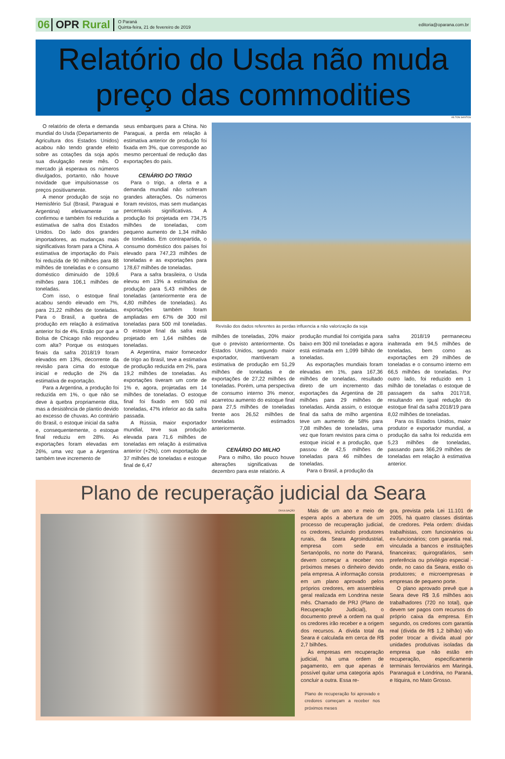06 OPR Rural O Paraná
Quinta-feira, 21 de fevereiro de 2019 editoria@oparana.com.br
Relatório do Usda não muda
preço das commodities
AÍLTON SANTOS
O relatório de oferta e demanda mundial do Usda (Departamento de Agricultura dos Estados Unidos) acabou não tendo grande efeito sobre as cotações da soja após sua divulgação neste mês. O mercado já esperava os números divulgados, portanto, não houve novidade que impulsionasse os preços positivamente.
A menor produção de soja no Hemisfério Sul (Brasil, Paraguai e Argentina) efetivamente se confirmou e também foi reduzida a estimativa de safra dos Estados Unidos. Do lado dos grandes importadores, as mudanças mais significativas foram para a China. A estimativa de importação do País foi reduzida de 90 milhões para 88 milhões de toneladas e o consumo doméstico diminuído de 109,6 milhões para 106,1 milhões de toneladas.
Com isso, o estoque final acabou sendo elevado em 7%, para 21,22 milhões de toneladas. Para o Brasil, a quebra de produção em relação à estimativa anterior foi de 4%. Então por que a Bolsa de Chicago não respondeu com alta? Porque os estoques finais da safra 2018/19 foram elevados em 13%, decorrente da revisão para cima do estoque inicial e redução de 2% da estimativa de exportação.
Para a Argentina, a produção foi reduzida em 1%, o que não se deve à quebra propriamente dita, mas a desistência de plantio devido ao excesso de chuvas. Ao contrário do Brasil, o estoque inicial da safra e, consequentemente, o estoque final reduziu em 28%. As exportações foram elevadas em 26%, uma vez que a Argentina também teve incremento de
seus embarques para a China. No Paraguai, a perda em relação à estimativa anterior de produção foi fixada em 3%, que corresponde ao mesmo percentual de redução das exportações do país.
CENÁRIO DO TRIGO
Para o trigo, a oferta e a demanda mundial não sofreram grandes alterações. Os números foram revistos, mas sem mudanças percentuais significativas. A produção foi projetada em 734,75 milhões de toneladas, com pequeno aumento de 1,34 milhão de toneladas. Em contrapartida, o consumo doméstico dos países foi elevado para 747,23 milhões de toneladas e as exportações para 178,67 milhões de toneladas.
Para a safra brasileira, o Usda elevou em 13% a estimativa de produção para 5,43 milhões de toneladas (anteriormente era de 4,80 milhões de toneladas). As exportações também foram ampliadas em 67% de 300 mil toneladas para 500 mil toneladas. O estoque final da safra está projetado em 1,64 milhões de toneladas.
A Argentina, maior fornecedor de trigo ao Brasil, teve a estimativa de produção reduzida em 2%, para 19,2 milhões de toneladas. As exportações tiveram um corte de 1% e, agora, projetadas em 14 milhões de toneladas. O estoque final foi fixado em 500 mil toneladas, 47% inferior ao da safra passada.
A Rússia, maior exportador mundial, teve sua produção elevada para 71,6 milhões de toneladas em relação à estimativa anterior (+2%), com exportação de 37 milhões de toneladas e estoque final de 6,47
Revisão dos dados referentes às perdas influencia a não valorização da soja
milhões de toneladas, 20% maior que o previsto anteriormente. Os Estados Unidos, segundo maior exportador, mantiveram a estimativa de produção em 51,29 milhões de toneladas e de exportações de 27,22 milhões de toneladas. Porém, uma perspectiva de consumo interno 3% menor, acarretou aumento do estoque final para 27,5 milhões de toneladas frente aos 26,52 milhões de toneladas estimados anteriormente.
CENÁRIO DO MILHO
Para o milho, tão pouco houve alterações significativas de dezembro para este relatório. A
produção mundial foi corrigida para baixo em 300 mil toneladas e agora está estimada em 1,099 bilhão de toneladas.
As exportações mundiais foram elevadas em 1%, para 167,36 milhões de toneladas, resultado direto de um incremento das exportações da Argentina de 28 milhões para 29 milhões de toneladas. Ainda assim, o estoque final da safra de milho argentina teve um aumento de 58% para 7,08 milhões de toneladas, uma vez que foram revistos para cima o estoque inicial e a produção, que passou de 42,5 milhões de toneladas para 46 milhões de toneladas.
Para o Brasil, a produção da
safra 2018/19 permaneceu inalterada em 94,5 milhões de toneladas, bem como as exportações em 29 milhões de toneladas e o consumo interno em 66,5 milhões de toneladas. Por outro lado, foi reduzido em 1 milhão de toneladas o estoque de passagem da safra 2017/18, resultando em igual redução do estoque final da safra 2018/19 para 8,02 milhões de toneladas.
Para os Estados Unidos, maior produtor e exportador mundial, a produção da safra foi reduzida em 5,23 milhões de toneladas, passando para 366,29 milhões de toneladas em relação à estimativa anterior.
Plano de recuperação judicial da Seara
DIVULGAÇÃO
Mais de um ano e meio de espera após a abertura de um processo de recuperação judicial, os credores, incluindo produtores rurais, da Seara Agroindustrial, empresa com sede em Sertanópolis, no norte do Paraná, devem começar a receber nos próximos meses o dinheiro devido pela empresa. A informação consta em um plano aprovado pelos próprios credores, em assembleia geral realizada em Londrina neste mês. Chamado de PRJ (Plano de Recuperação Judicial), o documento prevê a ordem na qual os credores irão receber e a origem dos recursos. A dívida total da Seara é calculada em cerca de R$ 2,7 bilhões.
Às empresas em recuperação judicial, há uma ordem de pagamento, em que apenas é possível quitar uma categoria após concluir a outra. Essa re-
Plano de recuperação foi aprovado e credores começam a receber nos próximos meses
gra, prevista pela Lei 11.101 de 2005, há quatro classes distintas de credores. Pela ordem: dívidas trabalhistas, com funcionários ou ex-funcionários; com garantia real, vinculada a bancos e instituições financeiras; quirografários, sem preferência ou privilégio especial - onde, no caso da Seara, estão os produtores; e microempresas e empresas de pequeno porte.
O plano aprovado prevê que a Seara deve R$ 3,6 milhões aos trabalhadores (720 no total), que devem ser pagos com recursos do próprio caixa da empresa. Em segundo, os credores com garantia real (dívida de R$ 1,2 bilhão) vão poder trocar a dívida atual por unidades produtivas isoladas da empresa que não estão em recuperação, especificamente terminais ferroviários em Maringá, Paranaguá e Londrina, no Paraná, e Itiquira, no Mato Grosso.